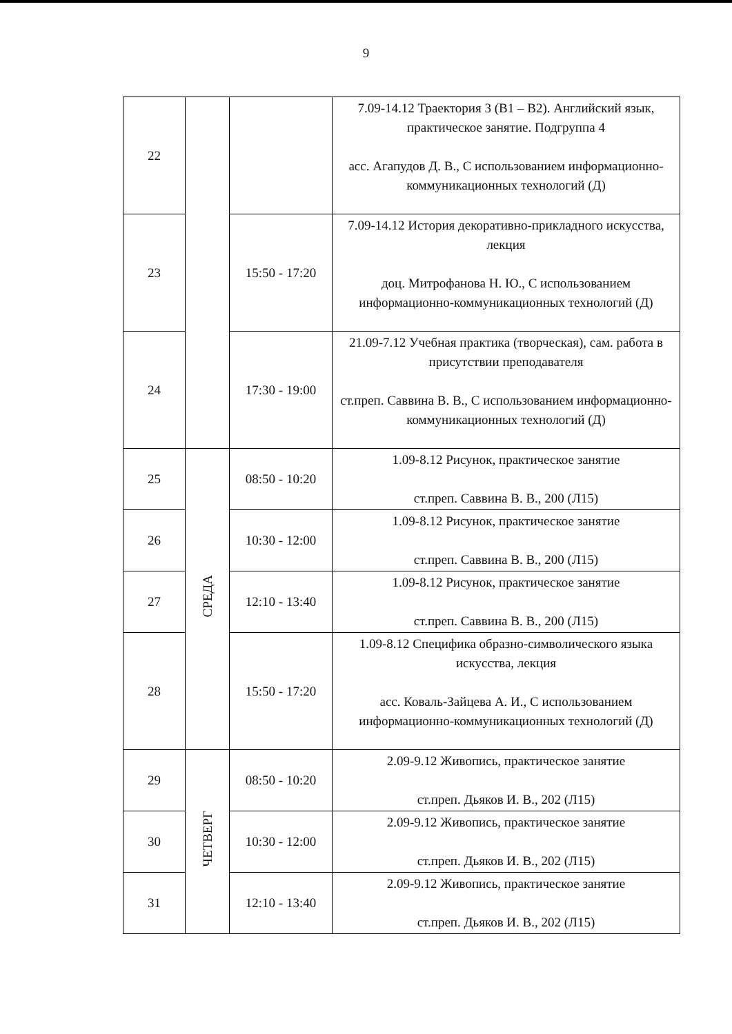9
| 22 | | | 7.09-14.12 Траектория 3 (В1 – В2). Английский язык, практическое занятие. Подгруппа 4 асс. Агапудов Д. В., С использованием информационно-коммуникационных технологий (Д) |
| 23 | | 15:50 - 17:20 | 7.09-14.12 История декоративно-прикладного искусства, лекция доц. Митрофанова Н. Ю., С использованием информационно-коммуникационных технологий (Д) |
| 24 | | 17:30 - 19:00 | 21.09-7.12 Учебная практика (творческая), сам. работа в присутствии преподавателя ст.преп. Саввина В. В., С использованием информационно-коммуникационных технологий (Д) |
| 25 | СРЕДА | 08:50 - 10:20 | 1.09-8.12 Рисунок, практическое занятие ст.преп. Саввина В. В., 200 (Л15) |
| 26 | | 10:30 - 12:00 | 1.09-8.12 Рисунок, практическое занятие ст.преп. Саввина В. В., 200 (Л15) |
| 27 | | 12:10 - 13:40 | 1.09-8.12 Рисунок, практическое занятие ст.преп. Саввина В. В., 200 (Л15) |
| 28 | | 15:50 - 17:20 | 1.09-8.12 Специфика образно-символического языка искусства, лекция асс. Коваль-Зайцева А. И., С использованием информационно-коммуникационных технологий (Д) |
| 29 | ЧЕТВЕРГ | 08:50 - 10:20 | 2.09-9.12 Живопись, практическое занятие ст.преп. Дьяков И. В., 202 (Л15) |
| 30 | | 10:30 - 12:00 | 2.09-9.12 Живопись, практическое занятие ст.преп. Дьяков И. В., 202 (Л15) |
| 31 | | 12:10 - 13:40 | 2.09-9.12 Живопись, практическое занятие ст.преп. Дьяков И. В., 202 (Л15) |